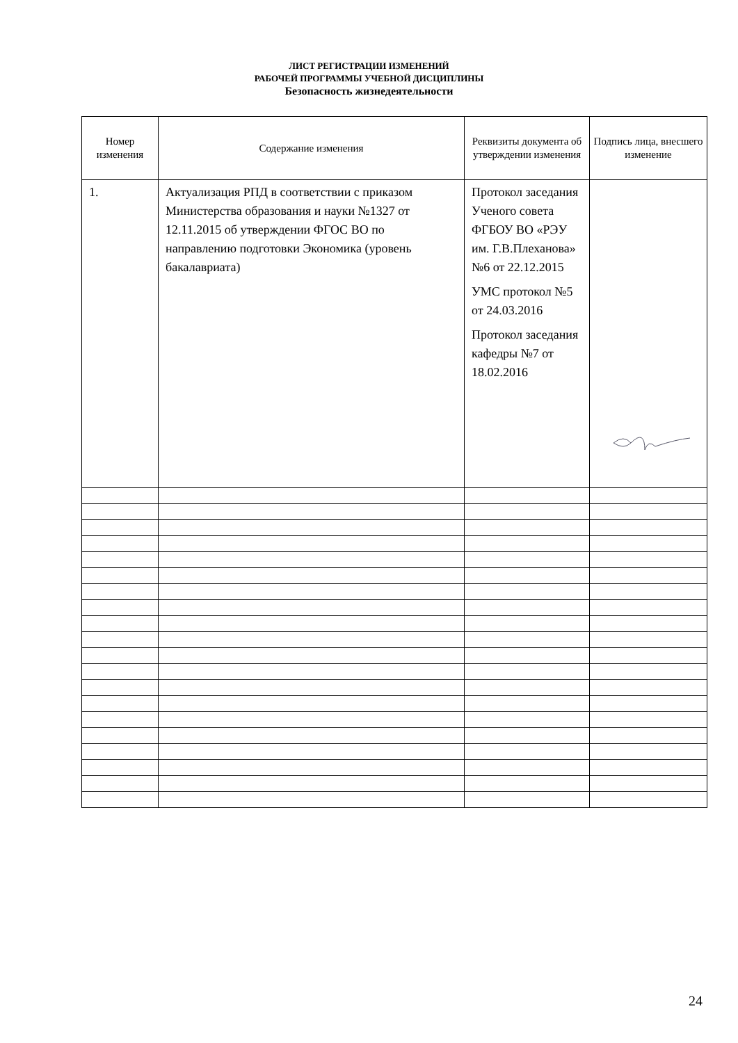ЛИСТ РЕГИСТРАЦИИ ИЗМЕНЕНИЙ
РАБОЧЕЙ ПРОГРАММЫ УЧЕБНОЙ ДИСЦИПЛИНЫ
Безопасность жизнедеятельности
| Номер изменения | Содержание изменения | Реквизиты документа об утверждении изменения | Подпись лица, внесшего изменение |
| --- | --- | --- | --- |
| 1. | Актуализация РПД в соответствии с приказом Министерства образования и науки №1327 от 12.11.2015 об утверждении ФГОС ВО по направлению подготовки Экономика (уровень бакалавриата) | Протокол заседания Ученого совета ФГБОУ ВО «РЭУ им. Г.В.Плеханова» №6 от 22.12.2015 УМС протокол №5 от 24.03.2016 Протокол заседания кафедры №7 от 18.02.2016 | |
24